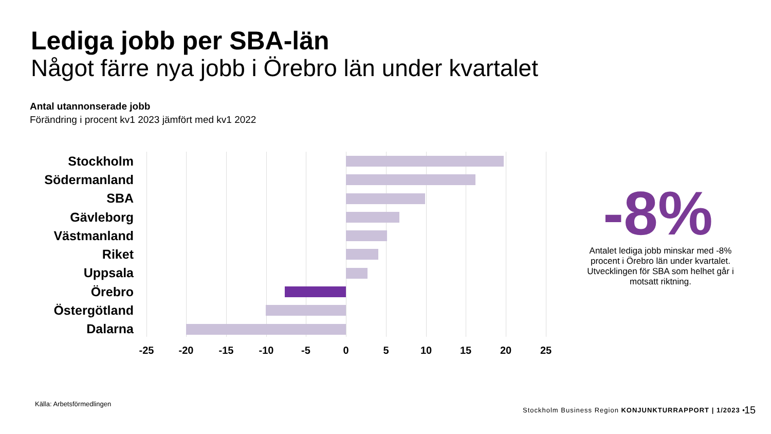Lediga jobb per SBA-län
Något färre nya jobb i Örebro län under kvartalet
Antal utannonserade jobb
Förändring i procent kv1 2023 jämfört med kv1 2022
Stockholm
Södermanland
SBA
Gävleborg
Västmanland
Riket
Uppsala
Örebro
Östergötland
Dalarna
-25 -20 -15 -10 -5 0 5 10 15 20 25
-8%
Antalet lediga jobb minskar med -8% procent i Örebro län under kvartalet. Utvecklingen för SBA som helhet går i motsatt riktning.
Källa: Arbetsförmedlingen
Stockholm Business Region KONJUNKTURRAPPORT | 1/2023 •
15